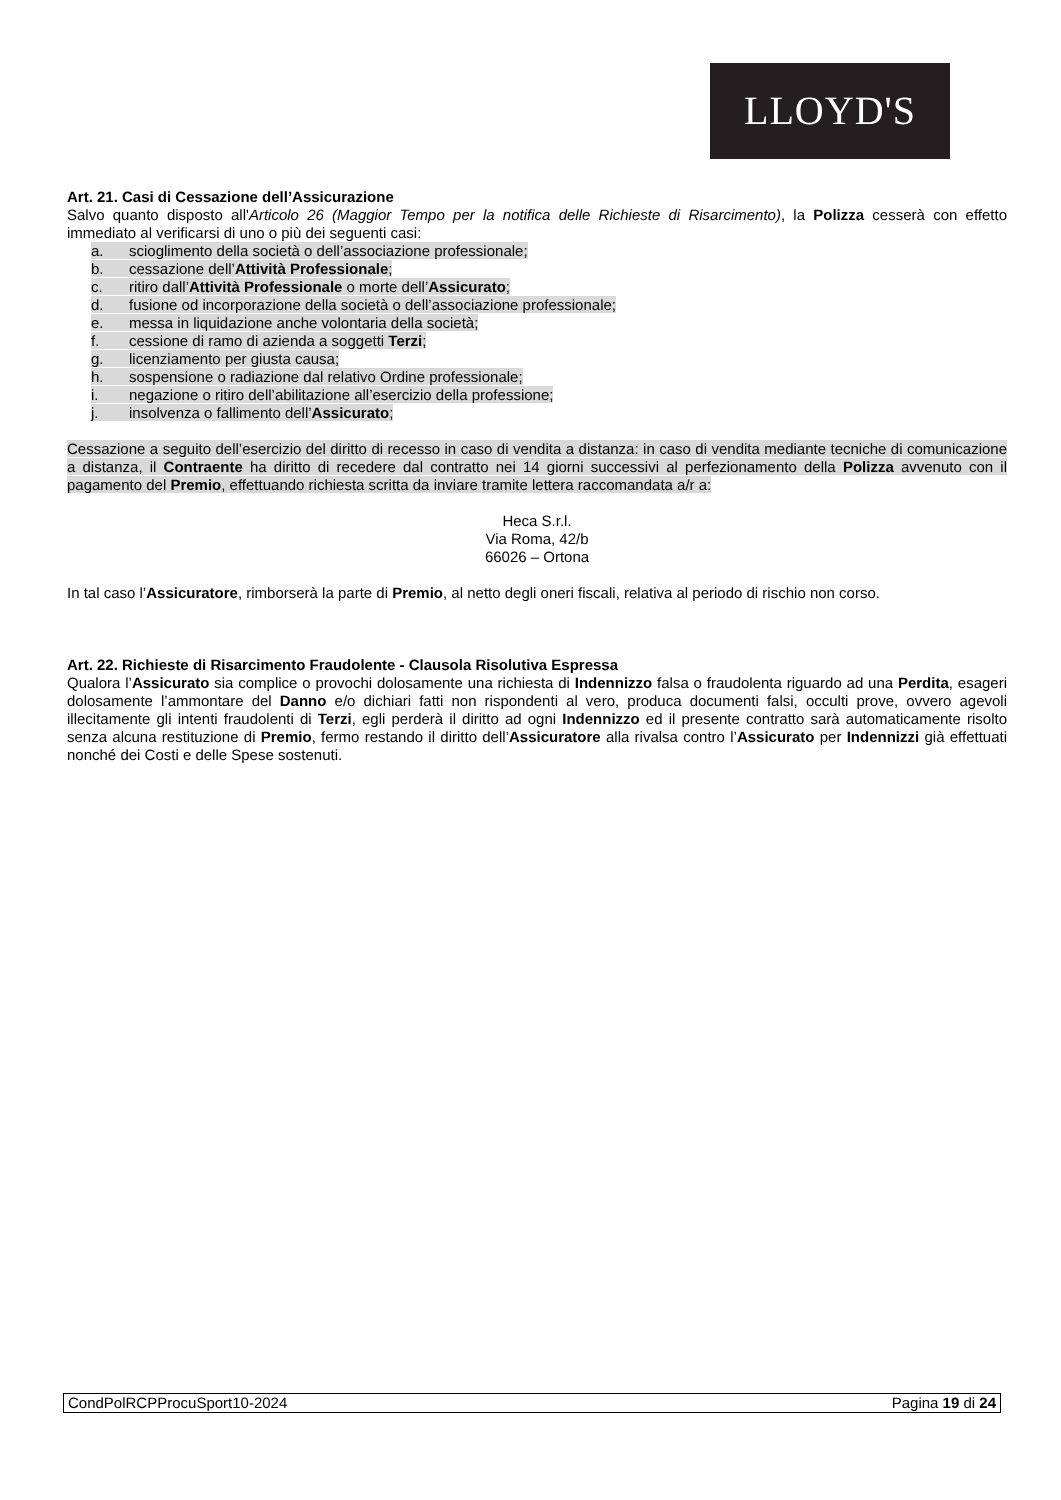LLOYD'S
Art. 21. Casi di Cessazione dell’Assicurazione
Salvo quanto disposto all'Articolo 26 (Maggior Tempo per la notifica delle Richieste di Risarcimento), la Polizza cesserà con effetto immediato al verificarsi di uno o più dei seguenti casi:
a. scioglimento della società o dell’associazione professionale;
b. cessazione dell’Attività Professionale;
c. ritiro dall’Attività Professionale o morte dell’Assicurato;
d. fusione od incorporazione della società o dell’associazione professionale;
e. messa in liquidazione anche volontaria della società;
f. cessione di ramo di azienda a soggetti Terzi;
g. licenziamento per giusta causa;
h. sospensione o radiazione dal relativo Ordine professionale;
i. negazione o ritiro dell’abilitazione all’esercizio della professione;
j. insolvenza o fallimento dell’Assicurato;
Cessazione a seguito dell’esercizio del diritto di recesso in caso di vendita a distanza: in caso di vendita mediante tecniche di comunicazione a distanza, il Contraente ha diritto di recedere dal contratto nei 14 giorni successivi al perfezionamento della Polizza avvenuto con il pagamento del Premio, effettuando richiesta scritta da inviare tramite lettera raccomandata a/r a:
Heca S.r.l.
Via Roma, 42/b
66026 – Ortona
In tal caso l’Assicuratore, rimborserà la parte di Premio, al netto degli oneri fiscali, relativa al periodo di rischio non corso.
Art. 22. Richieste di Risarcimento Fraudolente - Clausola Risolutiva Espressa
Qualora l’Assicurato sia complice o provochi dolosamente una richiesta di Indennizzo falsa o fraudolenta riguardo ad una Perdita, esageri dolosamente l’ammontare del Danno e/o dichiari fatti non rispondenti al vero, produca documenti falsi, occulti prove, ovvero agevoli illecitamente gli intenti fraudolenti di Terzi, egli perderà il diritto ad ogni Indennizzo ed il presente contratto sarà automaticamente risolto senza alcuna restituzione di Premio, fermo restando il diritto dell’Assicuratore alla rivalsa contro l’Assicurato per Indennizzi già effettuati nonché dei Costi e delle Spese sostenuti.
CondPolRCPProcuSport10-2024 Pagina 19 di 24